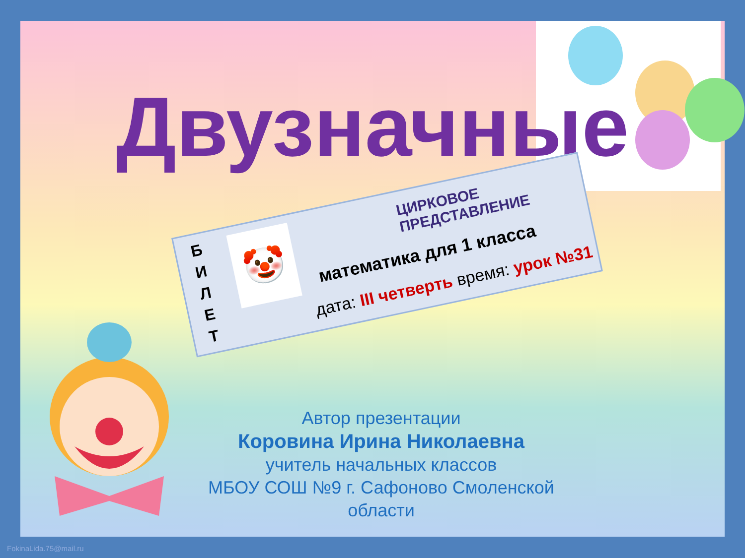Двузначные
числа
Б
И
Л
Е
Т
🤡
ЦИРКОВОЕ ПРЕДСТАВЛЕНИЕ
математика для 1 класса
дата: III четверть время: урок №31
Автор презентации
Коровина Ирина Николаевна
учитель начальных классов
МБОУ СОШ №9 г. Сафоново Смоленской области
FokinaLida.75@mail.ru